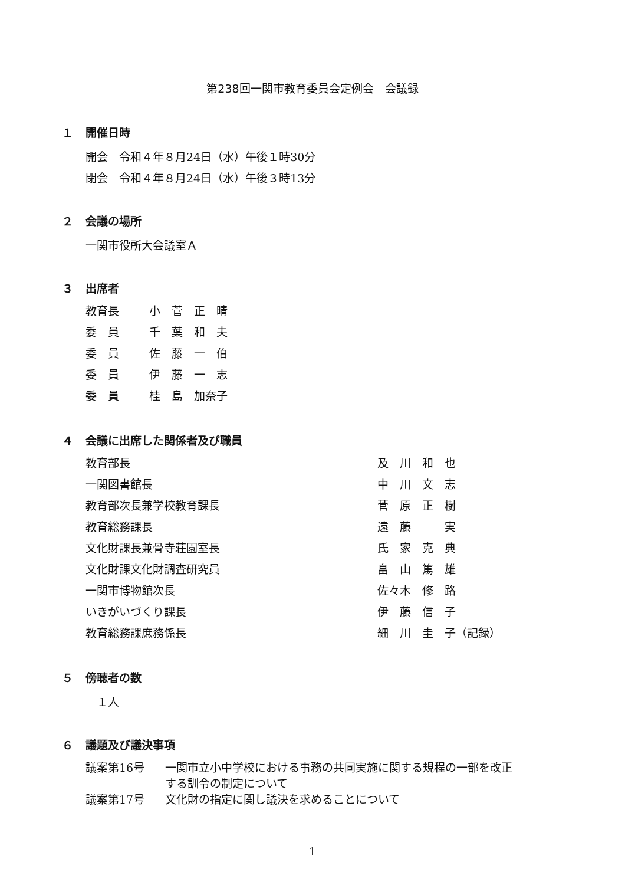第238回一関市教育委員会定例会　会議録
１ 開催日時
開会　令和４年８月24日（水）午後１時30分
閉会　令和４年８月24日（水）午後３時13分
２ 会議の場所
一関市役所大会議室Ａ
３ 出席者
| 教育長 | 小 菅 正 晴 |
| 委 員 | 千 葉 和 夫 |
| 委 員 | 佐 藤 一 伯 |
| 委 員 | 伊 藤 一 志 |
| 委 員 | 桂 島 加奈子 |
４ 会議に出席した関係者及び職員
| 教育部長 | 及 川 和 也 |
| 一関図書館長 | 中 川 文 志 |
| 教育部次長兼学校教育課長 | 菅 原 正 樹 |
| 教育総務課長 | 遠 藤 実 |
| 文化財課長兼骨寺荘園室長 | 氏 家 克 典 |
| 文化財課文化財調査研究員 | 畠 山 篤 雄 |
| 一関市博物館次長 | 佐々木 修 路 |
| いきがいづくり課長 | 伊 藤 信 子 |
| 教育総務課庶務係長 | 細 川 圭 子（記録） |
５ 傍聴者の数
　１人
６ 議題及び議決事項
| 議案第16号 | 一関市立小中学校における事務の共同実施に関する規程の一部を改正 する訓令の制定について |
| 議案第17号 | 文化財の指定に関し議決を求めることについて |
1